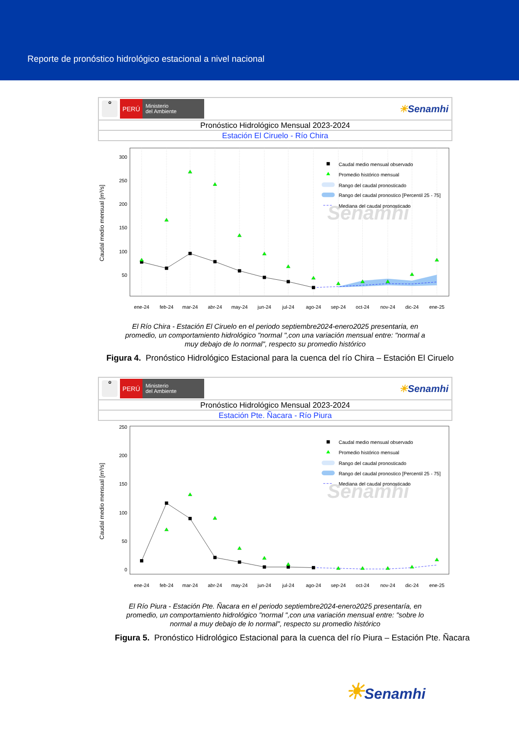Reporte de pronóstico hidrológico estacional a nivel nacional
✿
PERÚ
Ministerio
del Ambiente
☀Senamhi
Pronóstico Hidrológico Mensual 2023-2024
Estación El Ciruelo - Río Chira
Senamhi
300
250
200
150
100
50
Caudal medio mensual [m³/s]
ene-24
feb-24
mar-24
abr-24
may-24
jun-24
jul-24
ago-24
sep-24
oct-24
nov-24
dic-24
ene-25
Caudal medio mensual observado
Promedio histórico mensual
Rango del caudal pronosticado
Rango del caudal pronostico [Percentil 25 - 75]
Mediana del caudal pronosticado
El Río Chira - Estación El Ciruelo en el periodo septiembre2024-enero2025 presentaria, en promedio, un comportamiento hidrológico "normal ",con una variación mensual entre: "normal a muy debajo de lo normal", respecto su promedio histórico
Figura 4. Pronóstico Hidrológico Estacional para la cuenca del río Chira – Estación El Ciruelo
✿
PERÚ
Ministerio
del Ambiente
☀Senamhi
Pronóstico Hidrológico Mensual 2023-2024
Estación Pte. Ñacara - Río Piura
Senamhi
250
200
150
100
50
0
Caudal medio mensual [m³/s]
ene-24
feb-24
mar-24
abr-24
may-24
jun-24
jul-24
ago-24
sep-24
oct-24
nov-24
dic-24
ene-25
Caudal medio mensual observado
Promedio histórico mensual
Rango del caudal pronosticado
Rango del caudal pronostico [Percentil 25 - 75]
Mediana del caudal pronosticado
El Río Piura - Estación Pte. Ñacara en el periodo septiembre2024-enero2025 presentaría, en promedio, un comportamiento hidrológico "normal ",con una variación mensual entre: "sobre lo normal a muy debajo de lo normal", respecto su promedio histórico
Figura 5. Pronóstico Hidrológico Estacional para la cuenca del río Piura – Estación Pte. Ñacara
☀Senamhi